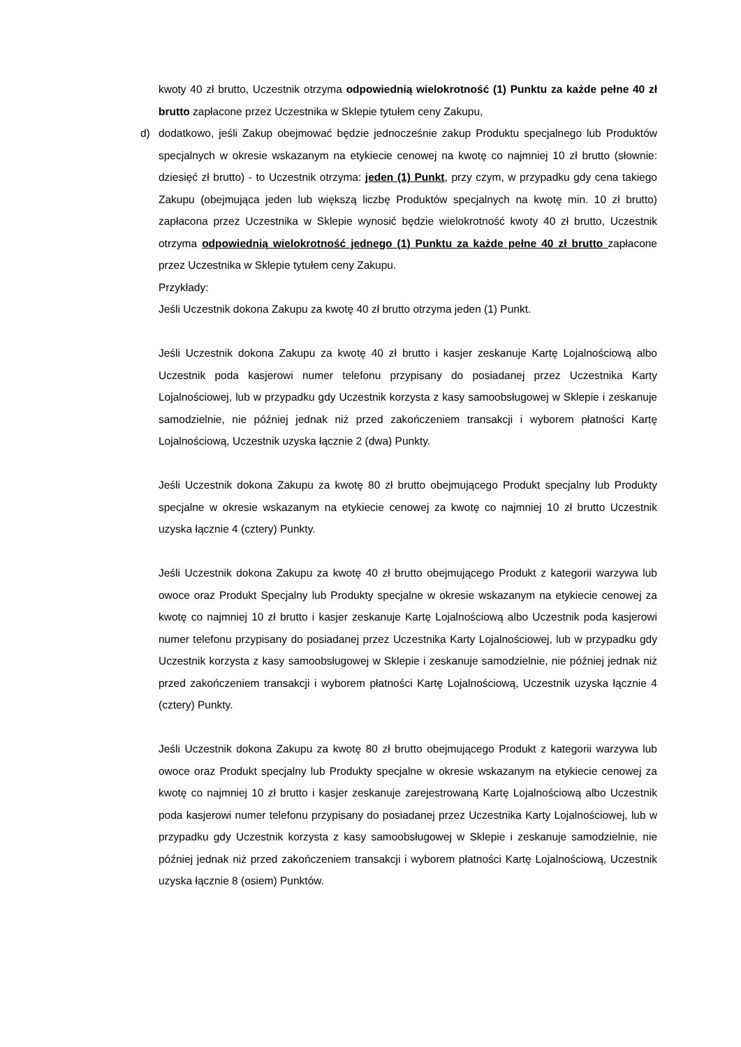kwoty 40 zł brutto, Uczestnik otrzyma odpowiednią wielokrotność (1) Punktu za każde pełne 40 zł brutto zapłacone przez Uczestnika w Sklepie tytułem ceny Zakupu,
d)
dodatkowo, jeśli Zakup obejmować będzie jednocześnie zakup Produktu specjalnego lub Produktów specjalnych w okresie wskazanym na etykiecie cenowej na kwotę co najmniej 10 zł brutto (słownie: dziesięć zł brutto) - to Uczestnik otrzyma: jeden (1) Punkt, przy czym, w przypadku gdy cena takiego Zakupu (obejmująca jeden lub większą liczbę Produktów specjalnych na kwotę min. 10 zł brutto) zapłacona przez Uczestnika w Sklepie wynosić będzie wielokrotność kwoty 40 zł brutto, Uczestnik otrzyma odpowiednią wielokrotność jednego (1) Punktu za każde pełne 40 zł brutto zapłacone przez Uczestnika w Sklepie tytułem ceny Zakupu.
Przykłady:
Jeśli Uczestnik dokona Zakupu za kwotę 40 zł brutto otrzyma jeden (1) Punkt.
Jeśli Uczestnik dokona Zakupu za kwotę 40 zł brutto i kasjer zeskanuje Kartę Lojalnościową albo Uczestnik poda kasjerowi numer telefonu przypisany do posiadanej przez Uczestnika Karty Lojalnościowej, lub w przypadku gdy Uczestnik korzysta z kasy samoobsługowej w Sklepie i zeskanuje samodzielnie, nie później jednak niż przed zakończeniem transakcji i wyborem płatności Kartę Lojalnościową, Uczestnik uzyska łącznie 2 (dwa) Punkty.
Jeśli Uczestnik dokona Zakupu za kwotę 80 zł brutto obejmującego Produkt specjalny lub Produkty specjalne w okresie wskazanym na etykiecie cenowej za kwotę co najmniej 10 zł brutto Uczestnik uzyska łącznie 4 (cztery) Punkty.
Jeśli Uczestnik dokona Zakupu za kwotę 40 zł brutto obejmującego Produkt z kategorii warzywa lub owoce oraz Produkt Specjalny lub Produkty specjalne w okresie wskazanym na etykiecie cenowej za kwotę co najmniej 10 zł brutto i kasjer zeskanuje Kartę Lojalnościową albo Uczestnik poda kasjerowi numer telefonu przypisany do posiadanej przez Uczestnika Karty Lojalnościowej, lub w przypadku gdy Uczestnik korzysta z kasy samoobsługowej w Sklepie i zeskanuje samodzielnie, nie później jednak niż przed zakończeniem transakcji i wyborem płatności Kartę Lojalnościową, Uczestnik uzyska łącznie 4 (cztery) Punkty.
Jeśli Uczestnik dokona Zakupu za kwotę 80 zł brutto obejmującego Produkt z kategorii warzywa lub owoce oraz Produkt specjalny lub Produkty specjalne w okresie wskazanym na etykiecie cenowej za kwotę co najmniej 10 zł brutto i kasjer zeskanuje zarejestrowaną Kartę Lojalnościową albo Uczestnik poda kasjerowi numer telefonu przypisany do posiadanej przez Uczestnika Karty Lojalnościowej, lub w przypadku gdy Uczestnik korzysta z kasy samoobsługowej w Sklepie i zeskanuje samodzielnie, nie później jednak niż przed zakończeniem transakcji i wyborem płatności Kartę Lojalnościową, Uczestnik uzyska łącznie 8 (osiem) Punktów.